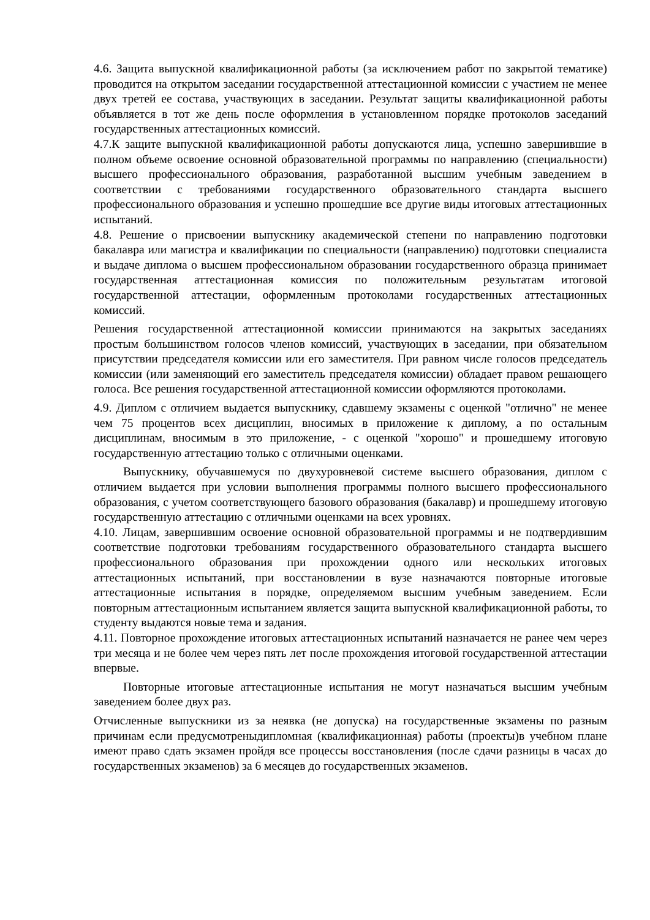4.6. Защита выпускной квалификационной работы (за исключением работ по закрытой тематике) проводится на открытом заседании государственной аттестационной комиссии с участием не менее двух третей ее состава, участвующих в заседании. Результат защиты квалификационной работы объявляется в тот же день после оформления в установленном порядке протоколов заседаний государственных аттестационных комиссий.
4.7.К защите выпускной квалификационной работы допускаются лица, успешно завершившие в полном объеме освоение основной образовательной программы по направлению (специальности) высшего профессионального образования, разработанной высшим учебным заведением в соответствии с требованиями государственного образовательного стандарта высшего профессионального образования и успешно прошедшие все другие виды итоговых аттестационных испытаний.
4.8. Решение о присвоении выпускнику академической степени по направлению подготовки бакалавра или магистра и квалификации по специальности (направлению) подготовки специалиста и выдаче диплома о высшем профессиональном образовании государственного образца принимает государственная аттестационная комиссия по положительным результатам итоговой государственной аттестации, оформленным протоколами государственных аттестационных комиссий.
Решения государственной аттестационной комиссии принимаются на закрытых заседаниях простым большинством голосов членов комиссий, участвующих в заседании, при обязательном присутствии председателя комиссии или его заместителя. При равном числе голосов председатель комиссии (или заменяющий его заместитель председателя комиссии) обладает правом решающего голоса. Все решения государственной аттестационной комиссии оформляются протоколами.
4.9. Диплом с отличием выдается выпускнику, сдавшему экзамены с оценкой "отлично" не менее чем 75 процентов всех дисциплин, вносимых в приложение к диплому, а по остальным дисциплинам, вносимым в это приложение, - с оценкой "хорошо" и прошедшему итоговую государственную аттестацию только с отличными оценками.
Выпускнику, обучавшемуся по двухуровневой системе высшего образования, диплом с отличием выдается при условии выполнения программы полного высшего профессионального образования, с учетом соответствующего базового образования (бакалавр) и прошедшему итоговую государственную аттестацию с отличными оценками на всех уровнях.
4.10. Лицам, завершившим освоение основной образовательной программы и не подтвердившим соответствие подготовки требованиям государственного образовательного стандарта высшего профессионального образования при прохождении одного или нескольких итоговых аттестационных испытаний, при восстановлении в вузе назначаются повторные итоговые аттестационные испытания в порядке, определяемом высшим учебным заведением. Если повторным аттестационным испытанием является защита выпускной квалификационной работы, то студенту выдаются новые тема и задания.
4.11. Повторное прохождение итоговых аттестационных испытаний назначается не ранее чем через три месяца и не более чем через пять лет после прохождения итоговой государственной аттестации впервые.
Повторные итоговые аттестационные испытания не могут назначаться высшим учебным заведением более двух раз.
Отчисленные выпускники из за неявка (не допуска) на государственные экзамены по разным причинам если предусмотреныдипломная (квалификационная) работы (проекты)в учебном плане имеют право сдать экзамен пройдя все процессы восстановления (после сдачи разницы в часах до государственных экзаменов) за 6 месяцев до государственных экзаменов.